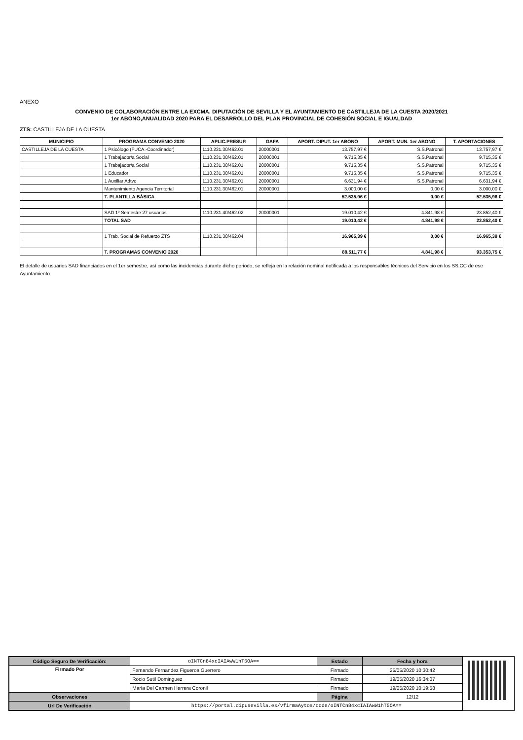ANEXO
CONVENIO DE COLABORACIÓN ENTRE LA EXCMA. DIPUTACIÓN DE SEVILLA Y EL AYUNTAMIENTO DE CASTILLEJA DE LA CUESTA 2020/2021
1er ABONO,ANUALIDAD 2020 PARA EL DESARROLLO DEL PLAN PROVINCIAL DE COHESIÓN SOCIAL E IGUALDAD
ZTS: CASTILLEJA DE LA CUESTA
| MUNICIPIO | PROGRAMA CONVENIO 2020 | APLIC.PRESUP. | GAFA | APORT. DIPUT. 1er ABONO | APORT. MUN. 1er ABONO | T. APORTACIONES |
| --- | --- | --- | --- | --- | --- | --- |
| CASTILLEJA DE LA CUESTA | 1 Psicólogo (FUCA.-Coordinador) | 1110.231.30/462.01 | 20000001 | 13.757,97 € | S.S.Patronal | 13.757,97 € |
| | 1 Trabajador/a Social | 1110.231.30/462.01 | 20000001 | 9.715,35 € | S.S.Patronal | 9.715,35 € |
| | 1 Trabajador/a Social | 1110.231.30/462.01 | 20000001 | 9.715,35 € | S.S.Patronal | 9.715,35 € |
| | 1 Educador | 1110.231.30/462.01 | 20000001 | 9.715,35 € | S.S.Patronal | 9.715,35 € |
| | 1 Auxiliar Adtvo | 1110.231.30/462.01 | 20000001 | 6.631,94 € | S.S.Patronal | 6.631,94 € |
| | Mantenimiento Agencia Territorial | 1110.231.30/462.01 | 20000001 | 3.000,00 € | 0,00 € | 3.000,00 € |
| | T. PLANTILLA BÁSICA | | | 52.535,96 € | 0,00 € | 52.535,96 € |
| | SAD 1º Semestre 27 usuarios | 1110.231.40/462.02 | 20000001 | 19.010,42 € | 4.841,98 € | 23.852,40 € |
| | TOTAL SAD | | | 19.010,42 € | 4.841,98 € | 23.852,40 € |
| | 1 Trab. Social de Refuerzo ZTS | 1110.231.30/462.04 | | 16.965,39 € | 0,00 € | 16.965,39 € |
| | T. PROGRAMAS CONVENIO 2020 | | | 88.511,77 € | 4.841,98 € | 93.353,75 € |
El detalle de usuarios SAD financiados en el 1er semestre, así como las incidencias durante dicho periodo, se refleja en la relación nominal notificada a los responsables técnicos del Servicio en los SS.CC de ese Ayuntamiento.
| Código Seguro De Verificación: | oINTCn84xcIAIAwW1hT5OA== | Estado | Fecha y hora |
| Firmado Por | Fernando Fernandez Figueroa Guerrero | Firmado | 25/05/2020 10:30:42 |
| | Rocio Sutil Dominguez | Firmado | 19/05/2020 16:34:07 |
| | María Del Carmen Herrera Coronil | Firmado | 19/05/2020 10:19:58 |
| Observaciones | | Página | 12/12 |
| Url De Verificación | https://portal.dipusevilla.es/vfirmaAytos/code/oINTCn84xcIAIAwW1hT5OA== | | |